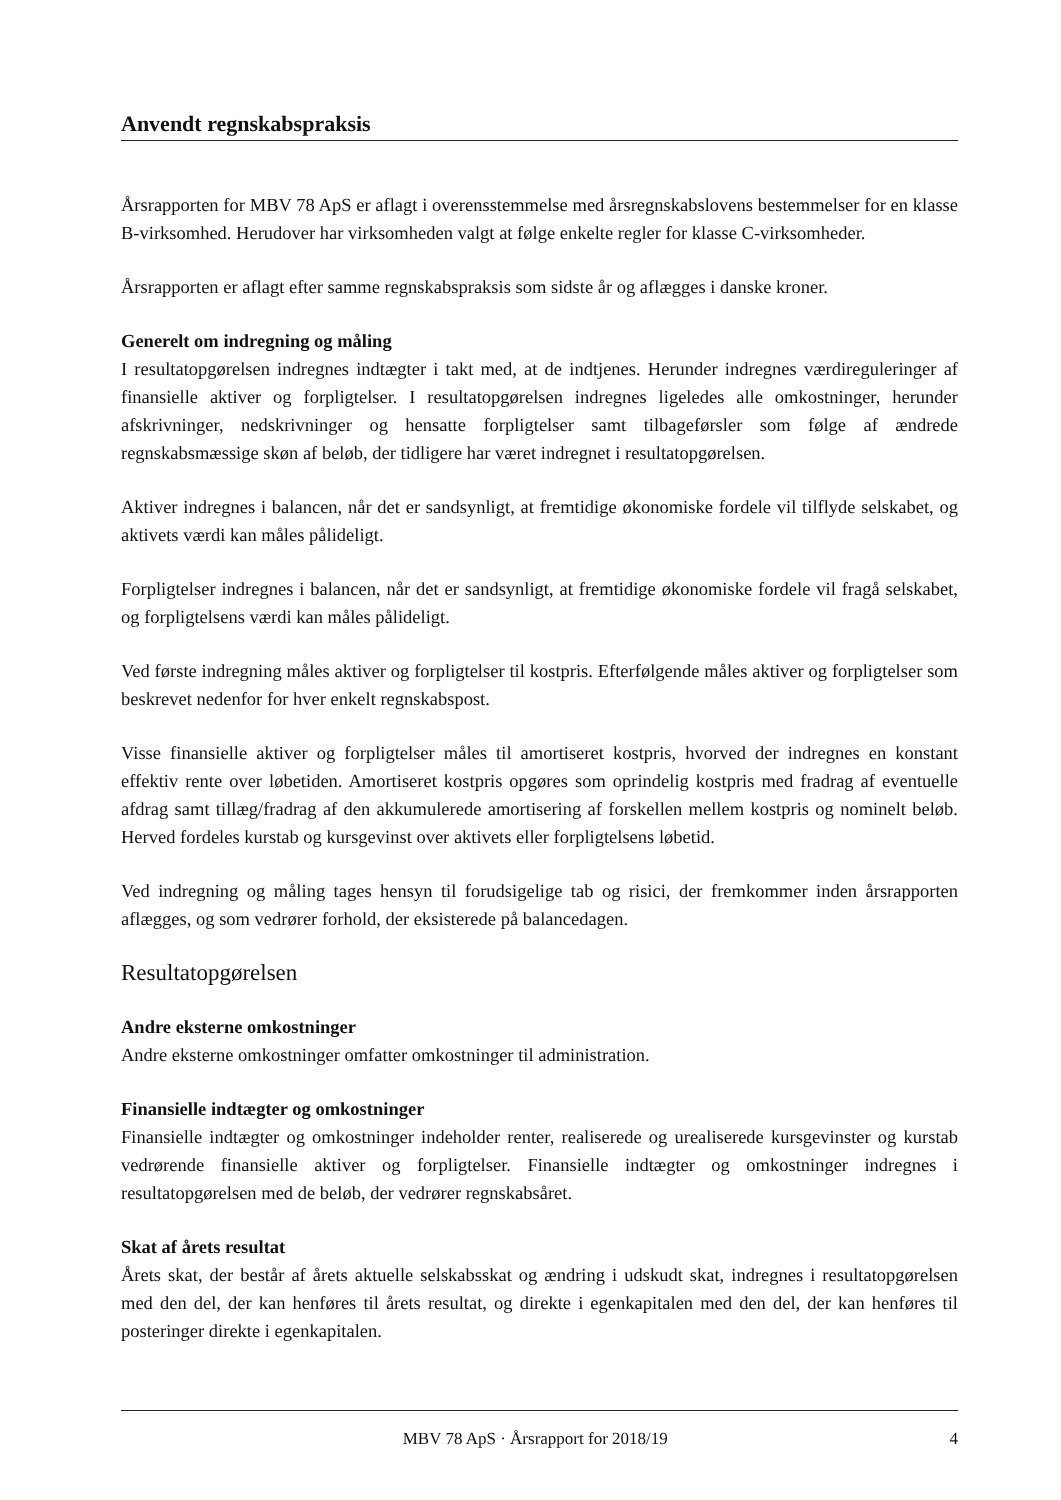Anvendt regnskabspraksis
Årsrapporten for MBV 78 ApS er aflagt i overensstemmelse med årsregnskabslovens bestemmelser for en klasse B-virksomhed. Herudover har virksomheden valgt at følge enkelte regler for klasse C-virksomheder.
Årsrapporten er aflagt efter samme regnskabspraksis som sidste år og aflægges i danske kroner.
Generelt om indregning og måling
I resultatopgørelsen indregnes indtægter i takt med, at de indtjenes. Herunder indregnes værdireguleringer af finansielle aktiver og forpligtelser. I resultatopgørelsen indregnes ligeledes alle omkostninger, herunder afskrivninger, nedskrivninger og hensatte forpligtelser samt tilbageførsler som følge af ændrede regnskabsmæssige skøn af beløb, der tidligere har været indregnet i resultatopgørelsen.
Aktiver indregnes i balancen, når det er sandsynligt, at fremtidige økonomiske fordele vil tilflyde selskabet, og aktivets værdi kan måles pålideligt.
Forpligtelser indregnes i balancen, når det er sandsynligt, at fremtidige økonomiske fordele vil fragå selskabet, og forpligtelsens værdi kan måles pålideligt.
Ved første indregning måles aktiver og forpligtelser til kostpris. Efterfølgende måles aktiver og forpligtelser som beskrevet nedenfor for hver enkelt regnskabspost.
Visse finansielle aktiver og forpligtelser måles til amortiseret kostpris, hvorved der indregnes en konstant effektiv rente over løbetiden. Amortiseret kostpris opgøres som oprindelig kostpris med fradrag af eventuelle afdrag samt tillæg/fradrag af den akkumulerede amortisering af forskellen mellem kostpris og nominelt beløb. Herved fordeles kurstab og kursgevinst over aktivets eller forpligtelsens løbetid.
Ved indregning og måling tages hensyn til forudsigelige tab og risici, der fremkommer inden årsrapporten aflægges, og som vedrører forhold, der eksisterede på balancedagen.
Resultatopgørelsen
Andre eksterne omkostninger
Andre eksterne omkostninger omfatter omkostninger til administration.
Finansielle indtægter og omkostninger
Finansielle indtægter og omkostninger indeholder renter, realiserede og urealiserede kursgevinster og kurstab vedrørende finansielle aktiver og forpligtelser. Finansielle indtægter og omkostninger indregnes i resultatopgørelsen med de beløb, der vedrører regnskabsåret.
Skat af årets resultat
Årets skat, der består af årets aktuelle selskabsskat og ændring i udskudt skat, indregnes i resultatopgørelsen med den del, der kan henføres til årets resultat, og direkte i egenkapitalen med den del, der kan henføres til posteringer direkte i egenkapitalen.
MBV 78 ApS · Årsrapport for 2018/19 4